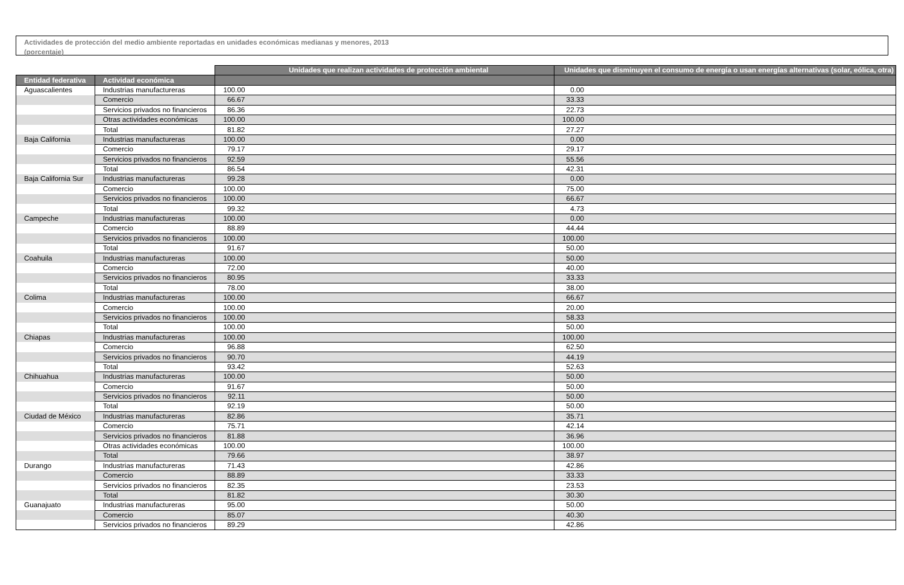Actividades de protección del medio ambiente reportadas en unidades económicas medianas y menores, 2013
(porcentaje)
| | | Unidades que realizan actividades de protección ambiental | Unidades que disminuyen el consumo de energía o usan energías alternativas (solar, eólica, otra) |
| Entidad federativa | Actividad económica | | |
| Aguascalientes | Industrias manufactureras | 100.00 | 0.00 |
| | Comercio | 66.67 | 33.33 |
| | Servicios privados no financieros | 86.36 | 22.73 |
| | Otras actividades económicas | 100.00 | 100.00 |
| | Total | 81.82 | 27.27 |
| Baja California | Industrias manufactureras | 100.00 | 0.00 |
| | Comercio | 79.17 | 29.17 |
| | Servicios privados no financieros | 92.59 | 55.56 |
| | Total | 86.54 | 42.31 |
| Baja California Sur | Industrias manufactureras | 99.28 | 0.00 |
| | Comercio | 100.00 | 75.00 |
| | Servicios privados no financieros | 100.00 | 66.67 |
| | Total | 99.32 | 4.73 |
| Campeche | Industrias manufactureras | 100.00 | 0.00 |
| | Comercio | 88.89 | 44.44 |
| | Servicios privados no financieros | 100.00 | 100.00 |
| | Total | 91.67 | 50.00 |
| Coahuila | Industrias manufactureras | 100.00 | 50.00 |
| | Comercio | 72.00 | 40.00 |
| | Servicios privados no financieros | 80.95 | 33.33 |
| | Total | 78.00 | 38.00 |
| Colima | Industrias manufactureras | 100.00 | 66.67 |
| | Comercio | 100.00 | 20.00 |
| | Servicios privados no financieros | 100.00 | 58.33 |
| | Total | 100.00 | 50.00 |
| Chiapas | Industrias manufactureras | 100.00 | 100.00 |
| | Comercio | 96.88 | 62.50 |
| | Servicios privados no financieros | 90.70 | 44.19 |
| | Total | 93.42 | 52.63 |
| Chihuahua | Industrias manufactureras | 100.00 | 50.00 |
| | Comercio | 91.67 | 50.00 |
| | Servicios privados no financieros | 92.11 | 50.00 |
| | Total | 92.19 | 50.00 |
| Ciudad de México | Industrias manufactureras | 82.86 | 35.71 |
| | Comercio | 75.71 | 42.14 |
| | Servicios privados no financieros | 81.88 | 36.96 |
| | Otras actividades económicas | 100.00 | 100.00 |
| | Total | 79.66 | 38.97 |
| Durango | Industrias manufactureras | 71.43 | 42.86 |
| | Comercio | 88.89 | 33.33 |
| | Servicios privados no financieros | 82.35 | 23.53 |
| | Total | 81.82 | 30.30 |
| Guanajuato | Industrias manufactureras | 95.00 | 50.00 |
| | Comercio | 85.07 | 40.30 |
| | Servicios privados no financieros | 89.29 | 42.86 |